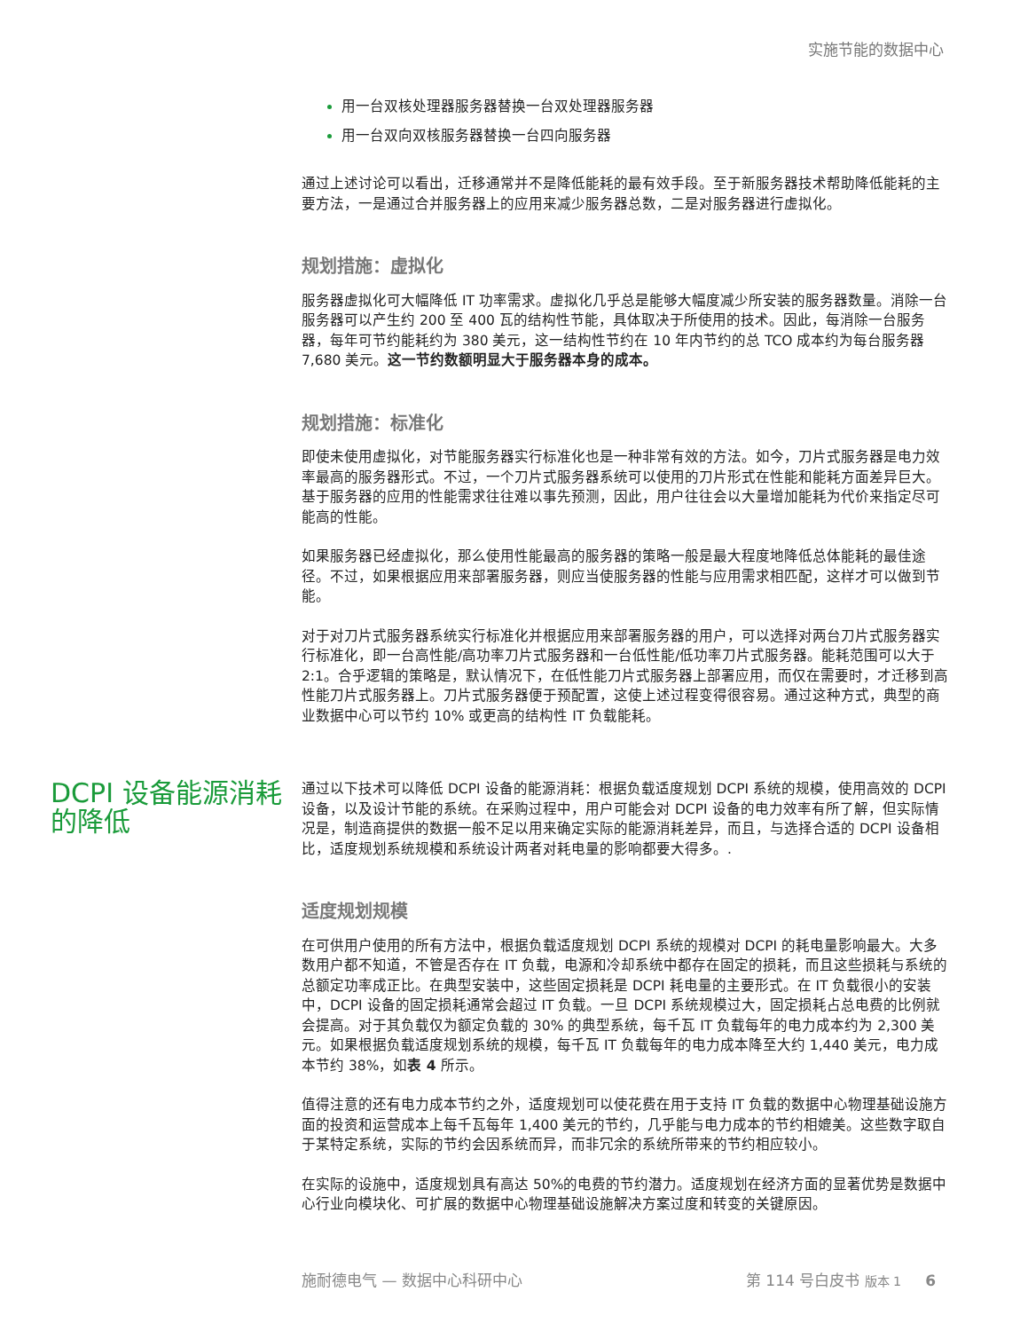实施节能的数据中心
用一台双核处理器服务器替换一台双处理器服务器
用一台双向双核服务器替换一台四向服务器
通过上述讨论可以看出，迁移通常并不是降低能耗的最有效手段。至于新服务器技术帮助降低能耗的主要方法，一是通过合并服务器上的应用来减少服务器总数，二是对服务器进行虚拟化。
规划措施：虚拟化
服务器虚拟化可大幅降低 IT 功率需求。虚拟化几乎总是能够大幅度减少所安装的服务器数量。消除一台服务器可以产生约 200 至 400 瓦的结构性节能，具体取决于所使用的技术。因此，每消除一台服务器，每年可节约能耗约为 380 美元，这一结构性节约在 10 年内节约的总 TCO 成本约为每台服务器 7,680 美元。这一节约数额明显大于服务器本身的成本。
规划措施：标准化
即使未使用虚拟化，对节能服务器实行标准化也是一种非常有效的方法。如今，刀片式服务器是电力效率最高的服务器形式。不过，一个刀片式服务器系统可以使用的刀片形式在性能和能耗方面差异巨大。基于服务器的应用的性能需求往往难以事先预测，因此，用户往往会以大量增加能耗为代价来指定尽可能高的性能。
如果服务器已经虚拟化，那么使用性能最高的服务器的策略一般是最大程度地降低总体能耗的最佳途径。不过，如果根据应用来部署服务器，则应当使服务器的性能与应用需求相匹配，这样才可以做到节能。
对于对刀片式服务器系统实行标准化并根据应用来部署服务器的用户，可以选择对两台刀片式服务器实行标准化，即一台高性能/高功率刀片式服务器和一台低性能/低功率刀片式服务器。能耗范围可以大于 2:1。合乎逻辑的策略是，默认情况下，在低性能刀片式服务器上部署应用，而仅在需要时，才迁移到高性能刀片式服务器上。刀片式服务器便于预配置，这使上述过程变得很容易。通过这种方式，典型的商业数据中心可以节约 10% 或更高的结构性 IT 负载能耗。
DCPI 设备能源消耗的降低
通过以下技术可以降低 DCPI 设备的能源消耗：根据负载适度规划 DCPI 系统的规模，使用高效的 DCPI 设备，以及设计节能的系统。在采购过程中，用户可能会对 DCPI 设备的电力效率有所了解，但实际情况是，制造商提供的数据一般不足以用来确定实际的能源消耗差异，而且，与选择合适的 DCPI 设备相比，适度规划系统规模和系统设计两者对耗电量的影响都要大得多。.
适度规划规模
在可供用户使用的所有方法中，根据负载适度规划 DCPI 系统的规模对 DCPI 的耗电量影响最大。大多数用户都不知道，不管是否存在 IT 负载，电源和冷却系统中都存在固定的损耗，而且这些损耗与系统的总额定功率成正比。在典型安装中，这些固定损耗是 DCPI 耗电量的主要形式。在 IT 负载很小的安装中，DCPI 设备的固定损耗通常会超过 IT 负载。一旦 DCPI 系统规模过大，固定损耗占总电费的比例就会提高。对于其负载仅为额定负载的 30% 的典型系统，每千瓦 IT 负载每年的电力成本约为 2,300 美元。如果根据负载适度规划系统的规模，每千瓦 IT 负载每年的电力成本降至大约 1,440 美元，电力成本节约 38%，如表 4 所示。
值得注意的还有电力成本节约之外，适度规划可以使花费在用于支持 IT 负载的数据中心物理基础设施方面的投资和运营成本上每千瓦每年 1,400 美元的节约，几乎能与电力成本的节约相媲美。这些数字取自于某特定系统，实际的节约会因系统而异，而非冗余的系统所带来的节约相应较小。
在实际的设施中，适度规划具有高达 50%的电费的节约潜力。适度规划在经济方面的显著优势是数据中心行业向模块化、可扩展的数据中心物理基础设施解决方案过度和转变的关键原因。
施耐德电气 — 数据中心科研中心 第 114 号白皮书 版本 1 6